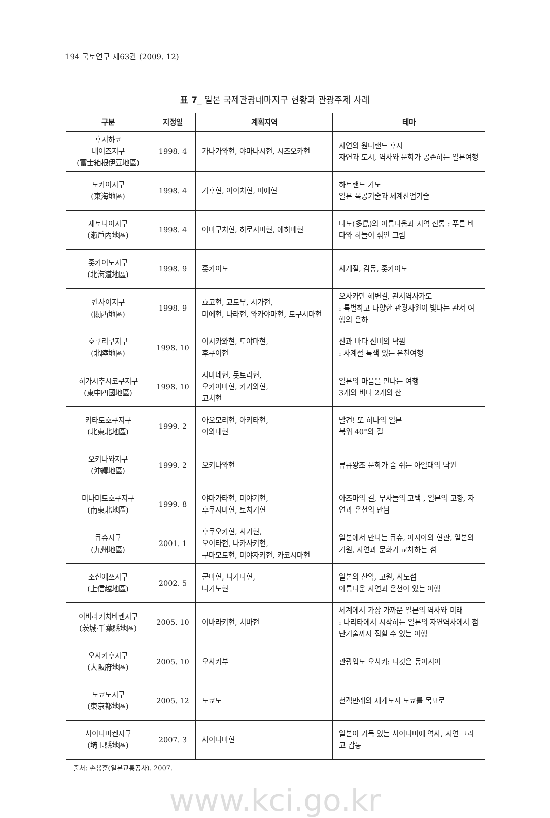194 국토연구 제63권 (2009. 12)
표 7_ 일본 국제관광테마지구 현황과 관광주제 사례
| 구분 | 지정일 | 계획지역 | 테마 |
| --- | --- | --- | --- |
| 후지하코 네이즈지구 (富士箱根伊豆地區) | 1998. 4 | 가나가와현, 야마나시현, 시즈오카현 | 자연의 원더랜드 후지 자연과 도시, 역사와 문화가 공존하는 일본여행 |
| 도카이지구 (東海地區) | 1998. 4 | 기후현, 아이치현, 미에현 | 하트랜드 가도 일본 목공기술과 세계산업기술 |
| 세토나이지구 (瀨戶內地區) | 1998. 4 | 야마구치현, 히로시마현, 에히메현 | 다도(多島)의 아름다움과 지역 전통 : 푸른 바다와 하늘이 섞인 그림 |
| 홋카이도지구 (北海道地區) | 1998. 9 | 홋카이도 | 사계절, 감동, 홋카이도 |
| 칸사이지구 (關西地區) | 1998. 9 | 효고현, 교토부, 시가현, 미에현, 나라현, 와카야마현, 토구시마현 | 오사카만 해변길, 관서역사가도 : 특별하고 다양한 관광자원이 빛나는 관서 여행의 은하 |
| 호쿠리쿠지구 (北陸地區) | 1998. 10 | 이시카와현, 토야마현, 후쿠이현 | 산과 바다 신비의 낙원 : 사계절 특색 있는 온천여행 |
| 히가시추시코쿠지구 (東中四國地區) | 1998. 10 | 시마네현, 돗토리현, 오카야마현, 카가와현, 고치현 | 일본의 마음을 만나는 여행 3개의 바다 2개의 산 |
| 키타토호쿠지구 (北東北地區) | 1999. 2 | 아오모리현, 아키타현, 이와테현 | 발견! 또 하나의 일본 북위 40°의 길 |
| 오키나와지구 (沖繩地區) | 1999. 2 | 오키나와현 | 류큐왕조 문화가 숨 쉬는 아열대의 낙원 |
| 미나미토호쿠지구 (南東北地區) | 1999. 8 | 야마가타현, 미야기현, 후쿠시마현, 토치기현 | 아즈마의 길, 무사들의 고택 , 일본의 고향, 자연과 온천의 만남 |
| 큐슈지구 (九州地區) | 2001. 1 | 후쿠오카현, 사가현, 오이타현, 나카사키현, 구마모토현, 미야자키현, 카코시마현 | 일본에서 만나는 큐슈, 아시아의 현관, 일본의 기원, 자연과 문화가 교차하는 섬 |
| 조신에쯔지구 (上信越地區) | 2002. 5 | 군마현, 니가타현, 나가노현 | 일본의 산악, 고원, 사도섬 아름다운 자연과 온천이 있는 여행 |
| 이바라키치바켄지구 (茨城·千葉縣地區) | 2005. 10 | 이바라키현, 치바현 | 세계에서 가장 가까운 일본의 역사와 미래 : 나리타에서 시작하는 일본의 자연역사에서 첨단기술까지 접할 수 있는 여행 |
| 오사카후지구 (大阪府地區) | 2005. 10 | 오사카부 | 관광입도 오사카: 타깃은 동아시아 |
| 도쿄도지구 (東京都地區) | 2005. 12 | 도쿄도 | 천객만래의 세계도시 도쿄를 목표로 |
| 사이타마켄지구 (埼玉縣地區) | 2007. 3 | 사이타마현 | 일본이 가득 있는 사이타마에 역사, 자연 그리고 감동 |
출처: 손용훈(일본교통공사). 2007.
www.kci.go.kr